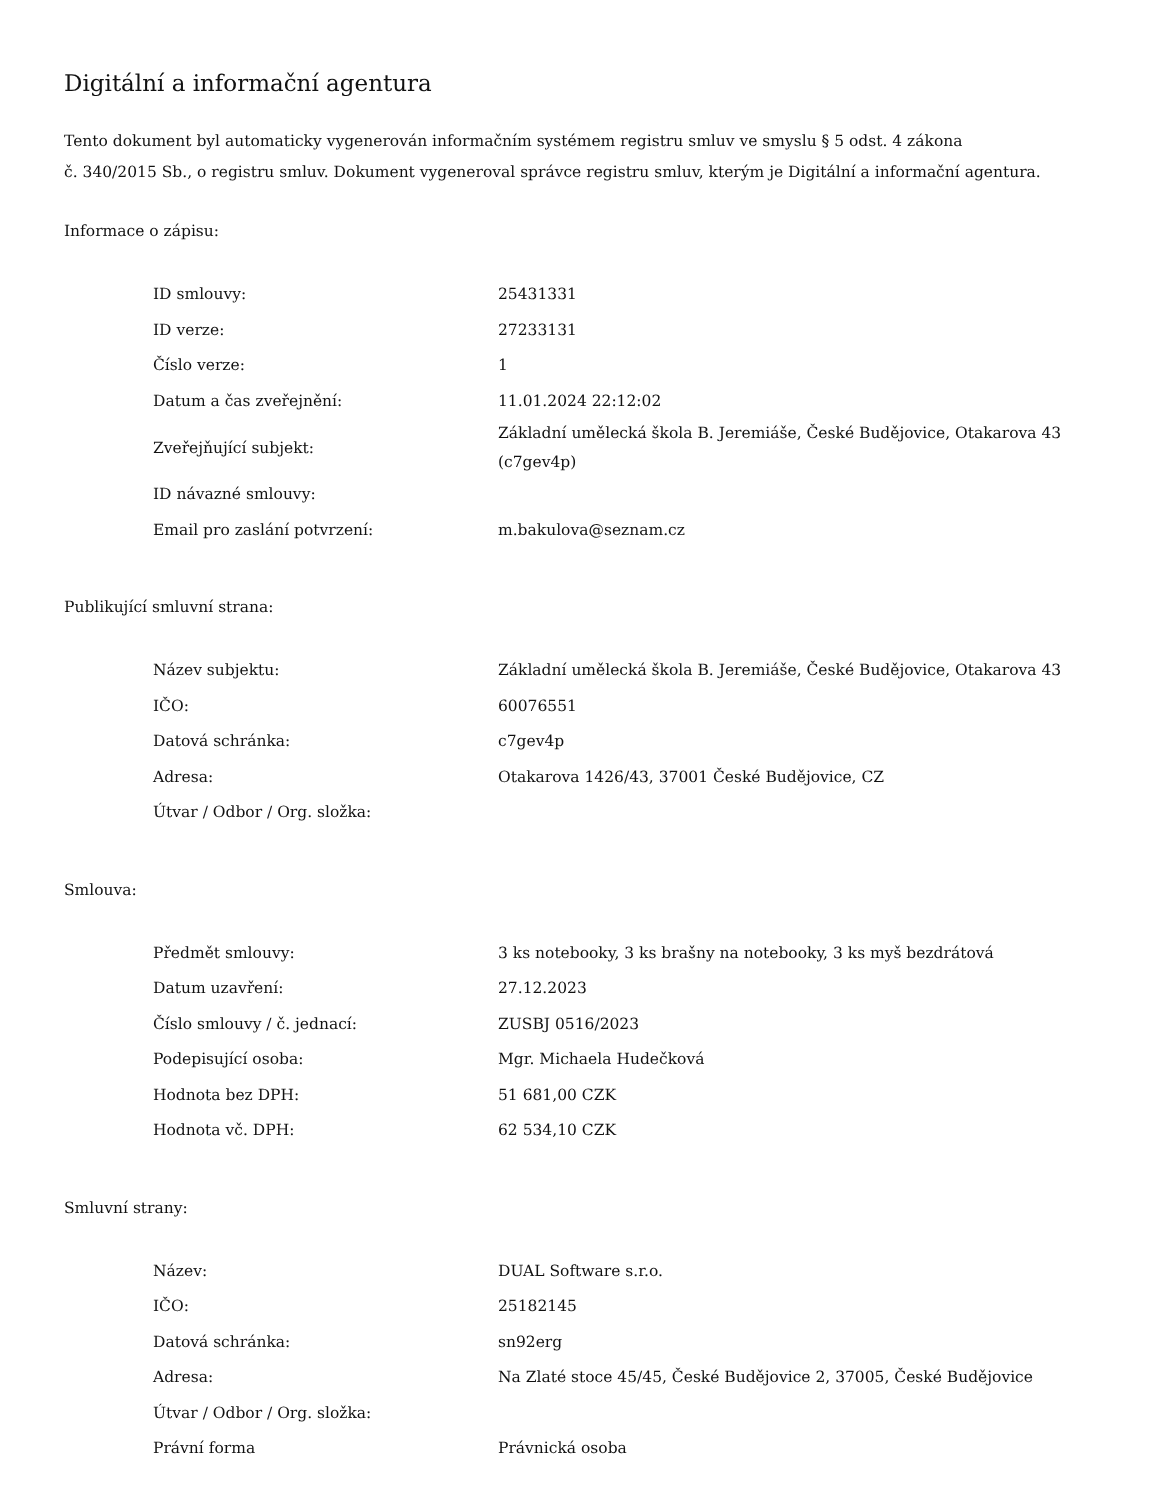Digitální a informační agentura
Tento dokument byl automaticky vygenerován informačním systémem registru smluv ve smyslu § 5 odst. 4 zákona
č. 340/2015 Sb., o registru smluv. Dokument vygeneroval správce registru smluv, kterým je Digitální a informační agentura.
Informace o zápisu:
| ID smlouvy: | 25431331 |
| ID verze: | 27233131 |
| Číslo verze: | 1 |
| Datum a čas zveřejnění: | 11.01.2024 22:12:02 |
| Zveřejňující subjekt: | Základní umělecká škola B. Jeremiáše, České Budějovice, Otakarova 43 (c7gev4p) |
| ID návazné smlouvy: | |
| Email pro zaslání potvrzení: | m.bakulova@seznam.cz |
Publikující smluvní strana:
| Název subjektu: | Základní umělecká škola B. Jeremiáše, České Budějovice, Otakarova 43 |
| IČO: | 60076551 |
| Datová schránka: | c7gev4p |
| Adresa: | Otakarova 1426/43, 37001 České Budějovice, CZ |
| Útvar / Odbor / Org. složka: | |
Smlouva:
| Předmět smlouvy: | 3 ks notebooky, 3 ks brašny na notebooky, 3 ks myš bezdrátová |
| Datum uzavření: | 27.12.2023 |
| Číslo smlouvy / č. jednací: | ZUSBJ 0516/2023 |
| Podepisující osoba: | Mgr. Michaela Hudečková |
| Hodnota bez DPH: | 51 681,00 CZK |
| Hodnota vč. DPH: | 62 534,10 CZK |
Smluvní strany:
| Název: | DUAL Software s.r.o. |
| IČO: | 25182145 |
| Datová schránka: | sn92erg |
| Adresa: | Na Zlaté stoce 45/45, České Budějovice 2, 37005, České Budějovice |
| Útvar / Odbor / Org. složka: | |
| Právní forma | Právnická osoba |